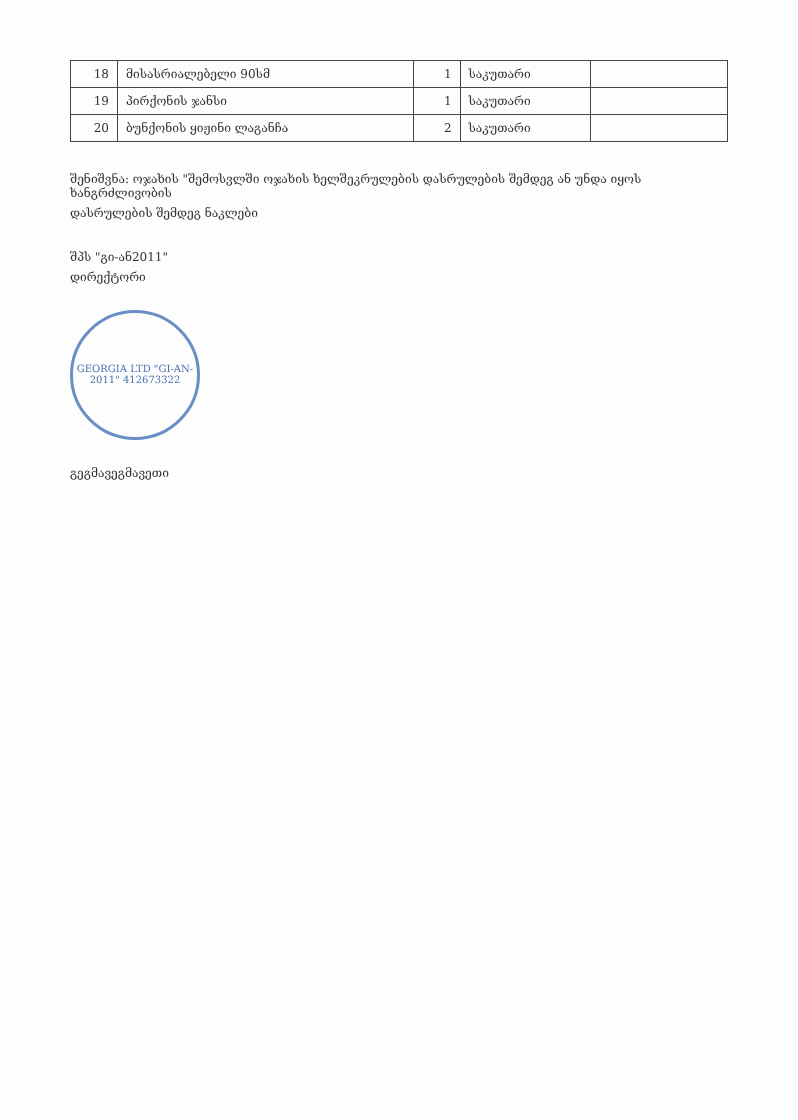| 18 | მისასრიალებელი 90სმ | 1 | საკუთარი | |
| 19 | პირქონის ჯანსი | 1 | საკუთარი | |
| 20 | ბუნქონის ყიჟინი ლაგანჩა | 2 | საკუთარი | |
შენიშვნა: ოჯახის "შემოსვლში ოჯახის ხელშეკრულების დასრულების შემდეგ ან უნდა იყოს ხანგრძლივობის
დასრულების შემდეგ ნაკლები
შპს "გი-ან2011"
დირექტორი
GEORGIA LTD "GI-AN-2011" 412673322
გეგმავეგმავეთი